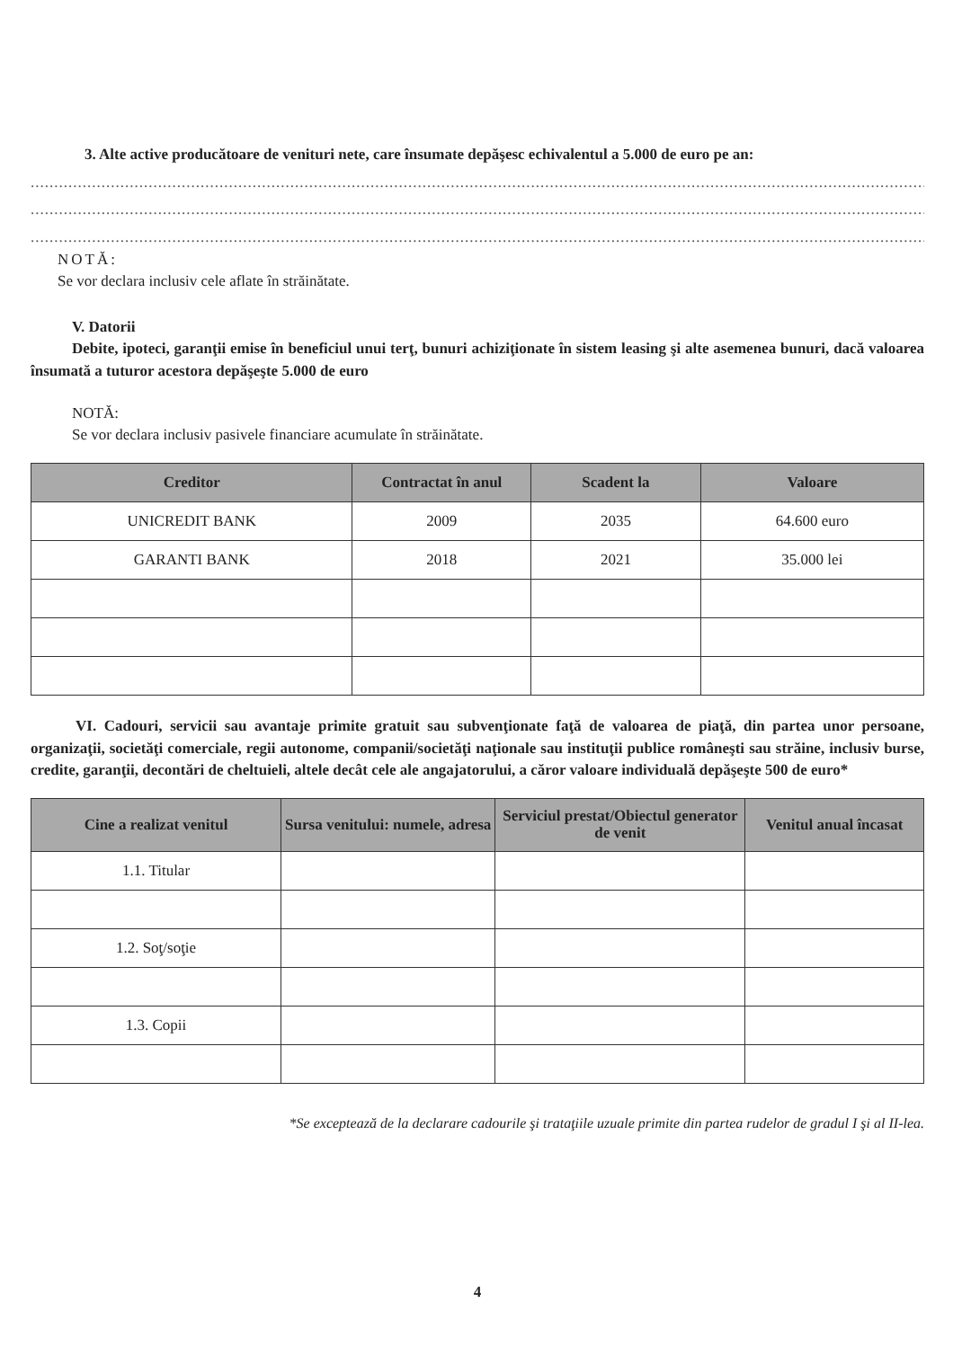3. Alte active producătoare de venituri nete, care însumate depăşesc echivalentul a 5.000 de euro pe an:
....................................................................................................................................................................................................
....................................................................................................................................................................................................
....................................................................................................................................................................................................
NOTĂ:
Se vor declara inclusiv cele aflate în străinătate.
V. Datorii
Debite, ipoteci, garanţii emise în beneficiul unui terţ, bunuri achiziţionate în sistem leasing şi alte asemenea bunuri, dacă valoarea însumată a tuturor acestora depăşeşte 5.000 de euro
NOTĂ:
Se vor declara inclusiv pasivele financiare acumulate în străinătate.
| Creditor | Contractat în anul | Scadent la | Valoare |
| --- | --- | --- | --- |
| UNICREDIT BANK | 2009 | 2035 | 64.600 euro |
| GARANTI BANK | 2018 | 2021 | 35.000 lei |
VI. Cadouri, servicii sau avantaje primite gratuit sau subvenţionate faţă de valoarea de piaţă, din partea unor persoane, organizaţii, societăţi comerciale, regii autonome, companii/societăţi naţionale sau instituţii publice româneşti sau străine, inclusiv burse, credite, garanţii, decontări de cheltuieli, altele decât cele ale angajatorului, a căror valoare individuală depăşeşte 500 de euro*
| Cine a realizat venitul | Sursa venitului: numele, adresa | Serviciul prestat/Obiectul generator de venit | Venitul anual încasat |
| --- | --- | --- | --- |
| 1.1. Titular | | | |
| 1.2. Soţ/soţie | | | |
| 1.3. Copii | | | |
*Se exceptează de la declarare cadourile şi trataţiile uzuale primite din partea rudelor de gradul I şi al II-lea.
4